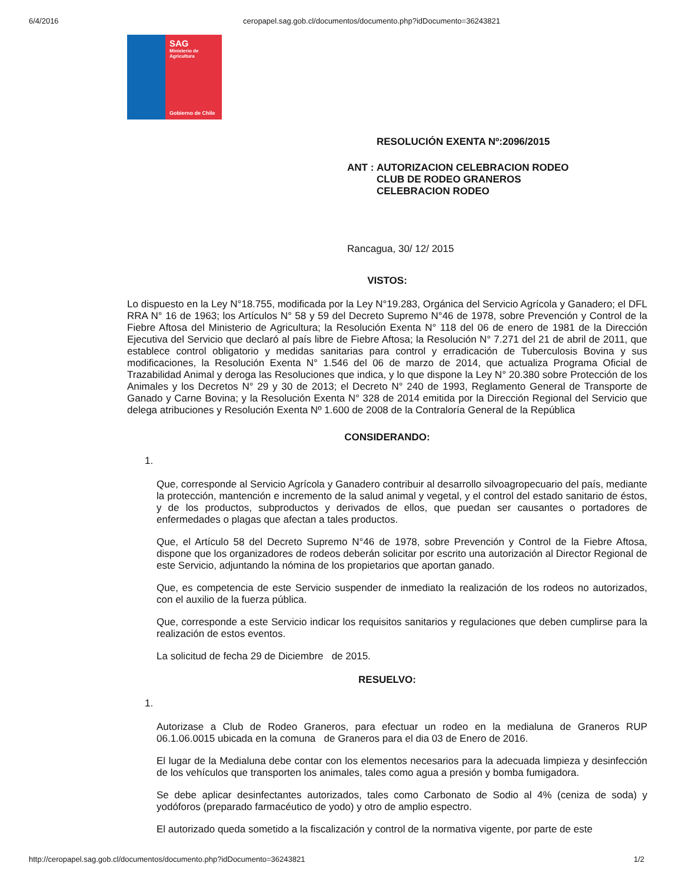6/4/2016 ceropapel.sag.gob.cl/documentos/documento.php?idDocumento=36243821
SAG
Ministerio de
Agricultura
Gobierno de Chile
RESOLUCIÓN EXENTA Nº:2096/2015
ANT : AUTORIZACION CELEBRACION RODEO
CLUB DE RODEO GRANEROS
CELEBRACION RODEO
Rancagua, 30/ 12/ 2015
VISTOS:
Lo dispuesto en la Ley N°18.755, modificada por la Ley N°19.283, Orgánica del Servicio Agrícola y Ganadero; el DFL RRA N° 16 de 1963; los Artículos N° 58 y 59 del Decreto Supremo N°46 de 1978, sobre Prevención y Control de la Fiebre Aftosa del Ministerio de Agricultura; la Resolución Exenta N° 118 del 06 de enero de 1981 de la Dirección Ejecutiva del Servicio que declaró al país libre de Fiebre Aftosa; la Resolución N° 7.271 del 21 de abril de 2011, que establece control obligatorio y medidas sanitarias para control y erradicación de Tuberculosis Bovina y sus modificaciones, la Resolución Exenta N° 1.546 del 06 de marzo de 2014, que actualiza Programa Oficial de Trazabilidad Animal y deroga las Resoluciones que indica, y lo que dispone la Ley N° 20.380 sobre Protección de los Animales y los Decretos N° 29 y 30 de 2013; el Decreto N° 240 de 1993, Reglamento General de Transporte de Ganado y Carne Bovina; y la Resolución Exenta N° 328 de 2014 emitida por la Dirección Regional del Servicio que delega atribuciones y Resolución Exenta Nº 1.600 de 2008 de la Contraloría General de la República
CONSIDERANDO:
1.
Que, corresponde al Servicio Agrícola y Ganadero contribuir al desarrollo silvoagropecuario del país, mediante la protección, mantención e incremento de la salud animal y vegetal, y el control del estado sanitario de éstos, y de los productos, subproductos y derivados de ellos, que puedan ser causantes o portadores de enfermedades o plagas que afectan a tales productos.
Que, el Artículo 58 del Decreto Supremo N°46 de 1978, sobre Prevención y Control de la Fiebre Aftosa, dispone que los organizadores de rodeos deberán solicitar por escrito una autorización al Director Regional de este Servicio, adjuntando la nómina de los propietarios que aportan ganado.
Que, es competencia de este Servicio suspender de inmediato la realización de los rodeos no autorizados, con el auxilio de la fuerza pública.
Que, corresponde a este Servicio indicar los requisitos sanitarios y regulaciones que deben cumplirse para la realización de estos eventos.
La solicitud de fecha 29 de Diciembre de 2015.
RESUELVO:
1.
Autorizase a Club de Rodeo Graneros, para efectuar un rodeo en la medialuna de Graneros RUP 06.1.06.0015 ubicada en la comuna de Graneros para el dia 03 de Enero de 2016.
El lugar de la Medialuna debe contar con los elementos necesarios para la adecuada limpieza y desinfección de los vehículos que transporten los animales, tales como agua a presión y bomba fumigadora.
Se debe aplicar desinfectantes autorizados, tales como Carbonato de Sodio al 4% (ceniza de soda) y yodóforos (preparado farmacéutico de yodo) y otro de amplio espectro.
El autorizado queda sometido a la fiscalización y control de la normativa vigente, por parte de este
http://ceropapel.sag.gob.cl/documentos/documento.php?idDocumento=36243821 1/2